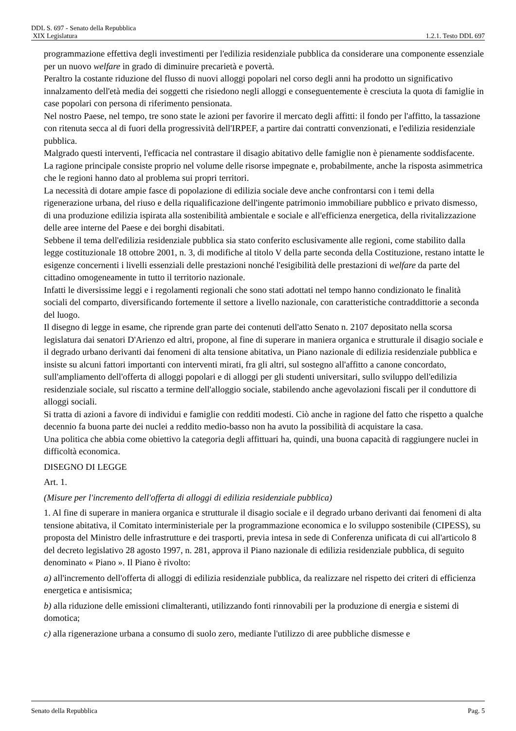DDL S. 697 - Senato della Repubblica
XIX Legislatura 1.2.1. Testo DDL 697
programmazione effettiva degli investimenti per l'edilizia residenziale pubblica da considerare una componente essenziale per un nuovo welfare in grado di diminuire precarietà e povertà.
Peraltro la costante riduzione del flusso di nuovi alloggi popolari nel corso degli anni ha prodotto un significativo innalzamento dell'età media dei soggetti che risiedono negli alloggi e conseguentemente è cresciuta la quota di famiglie in case popolari con persona di riferimento pensionata.
Nel nostro Paese, nel tempo, tre sono state le azioni per favorire il mercato degli affitti: il fondo per l'affitto, la tassazione con ritenuta secca al di fuori della progressività dell'IRPEF, a partire dai contratti convenzionati, e l'edilizia residenziale pubblica.
Malgrado questi interventi, l'efficacia nel contrastare il disagio abitativo delle famiglie non è pienamente soddisfacente. La ragione principale consiste proprio nel volume delle risorse impegnate e, probabilmente, anche la risposta asimmetrica che le regioni hanno dato al problema sui propri territori.
La necessità di dotare ampie fasce di popolazione di edilizia sociale deve anche confrontarsi con i temi della rigenerazione urbana, del riuso e della riqualificazione dell'ingente patrimonio immobiliare pubblico e privato dismesso, di una produzione edilizia ispirata alla sostenibilità ambientale e sociale e all'efficienza energetica, della rivitalizzazione delle aree interne del Paese e dei borghi disabitati.
Sebbene il tema dell'edilizia residenziale pubblica sia stato conferito esclusivamente alle regioni, come stabilito dalla legge costituzionale 18 ottobre 2001, n. 3, di modifiche al titolo V della parte seconda della Costituzione, restano intatte le esigenze concernenti i livelli essenziali delle prestazioni nonché l'esigibilità delle prestazioni di welfare da parte del cittadino omogeneamente in tutto il territorio nazionale.
Infatti le diversissime leggi e i regolamenti regionali che sono stati adottati nel tempo hanno condizionato le finalità sociali del comparto, diversificando fortemente il settore a livello nazionale, con caratteristiche contraddittorie a seconda del luogo.
Il disegno di legge in esame, che riprende gran parte dei contenuti dell'atto Senato n. 2107 depositato nella scorsa legislatura dai senatori D'Arienzo ed altri, propone, al fine di superare in maniera organica e strutturale il disagio sociale e il degrado urbano derivanti dai fenomeni di alta tensione abitativa, un Piano nazionale di edilizia residenziale pubblica e insiste su alcuni fattori importanti con interventi mirati, fra gli altri, sul sostegno all'affitto a canone concordato, sull'ampliamento dell'offerta di alloggi popolari e di alloggi per gli studenti universitari, sullo sviluppo dell'edilizia residenziale sociale, sul riscatto a termine dell'alloggio sociale, stabilendo anche agevolazioni fiscali per il conduttore di alloggi sociali.
Si tratta di azioni a favore di individui e famiglie con redditi modesti. Ciò anche in ragione del fatto che rispetto a qualche decennio fa buona parte dei nuclei a reddito medio-basso non ha avuto la possibilità di acquistare la casa.
Una politica che abbia come obiettivo la categoria degli affittuari ha, quindi, una buona capacità di raggiungere nuclei in difficoltà economica.
DISEGNO DI LEGGE
Art. 1.
(Misure per l'incremento dell'offerta di alloggi di edilizia residenziale pubblica)
1. Al fine di superare in maniera organica e strutturale il disagio sociale e il degrado urbano derivanti dai fenomeni di alta tensione abitativa, il Comitato interministeriale per la programmazione economica e lo sviluppo sostenibile (CIPESS), su proposta del Ministro delle infrastrutture e dei trasporti, previa intesa in sede di Conferenza unificata di cui all'articolo 8 del decreto legislativo 28 agosto 1997, n. 281, approva il Piano nazionale di edilizia residenziale pubblica, di seguito denominato « Piano ». Il Piano è rivolto:
a) all'incremento dell'offerta di alloggi di edilizia residenziale pubblica, da realizzare nel rispetto dei criteri di efficienza energetica e antisismica;
b) alla riduzione delle emissioni climalteranti, utilizzando fonti rinnovabili per la produzione di energia e sistemi di domotica;
c) alla rigenerazione urbana a consumo di suolo zero, mediante l'utilizzo di aree pubbliche dismesse e
Senato della Repubblica Pag. 5